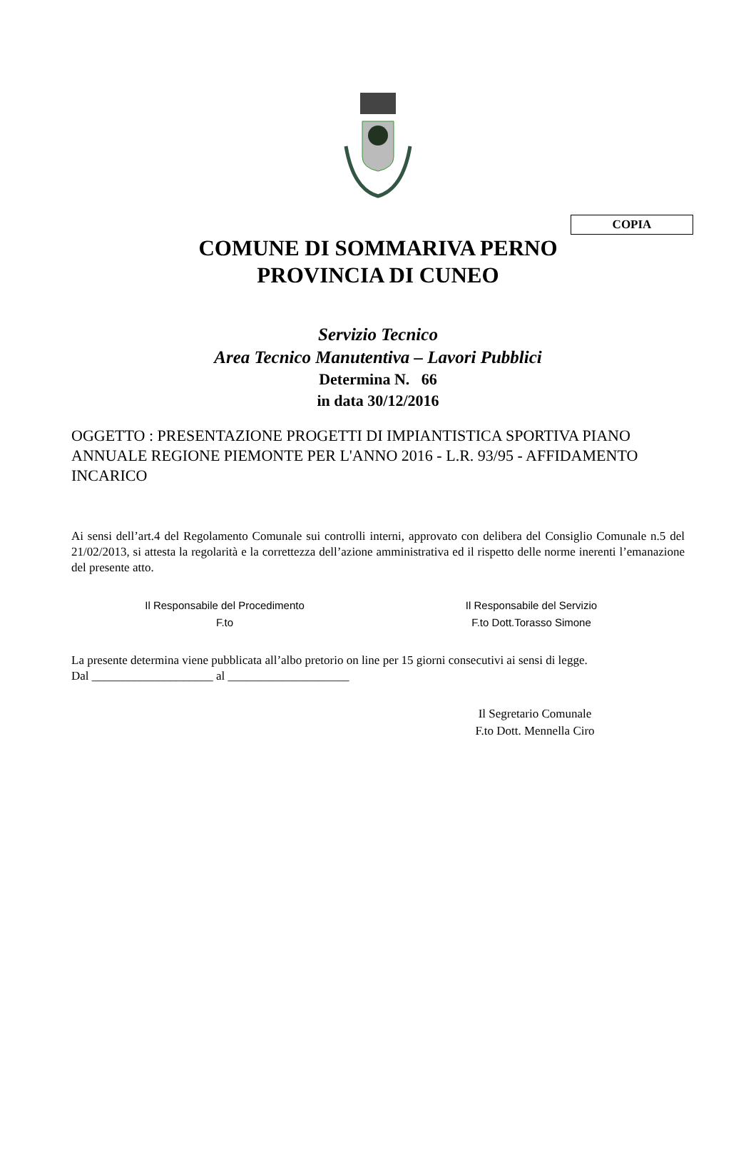COPIA
COMUNE DI SOMMARIVA PERNO
PROVINCIA DI CUNEO
Servizio Tecnico
Area Tecnico Manutentiva – Lavori Pubblici
Determina N. 66
in data 30/12/2016
OGGETTO : PRESENTAZIONE PROGETTI DI IMPIANTISTICA SPORTIVA PIANO ANNUALE REGIONE PIEMONTE PER L'ANNO 2016 - L.R. 93/95 - AFFIDAMENTO INCARICO
Ai sensi dell’art.4 del Regolamento Comunale sui controlli interni, approvato con delibera del Consiglio Comunale n.5 del 21/02/2013, si attesta la regolarità e la correttezza dell’azione amministrativa ed il rispetto delle norme inerenti l’emanazione del presente atto.
Il Responsabile del Procedimento
F.to
Il Responsabile del Servizio
F.to Dott.Torasso Simone
La presente determina viene pubblicata all’albo pretorio on line per 15 giorni consecutivi ai sensi di legge.
Dal ____________________ al ____________________
Il Segretario Comunale
F.to Dott. Mennella Ciro